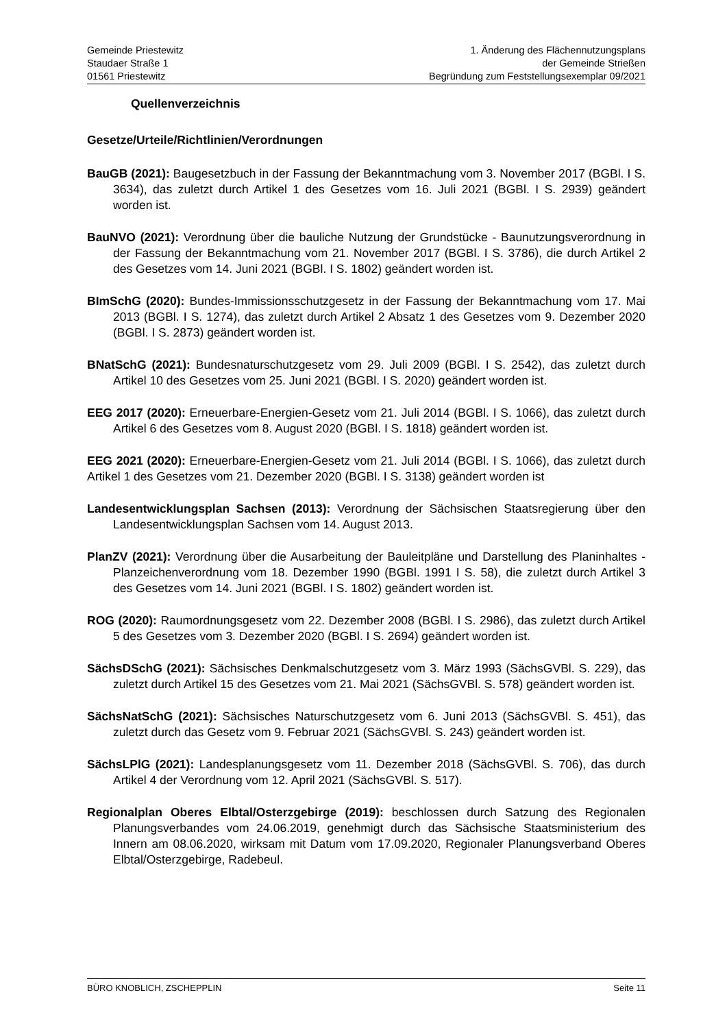Gemeinde Priestewitz
Staudaer Straße 1
01561 Priestewitz
1. Änderung des Flächennutzungsplans
der Gemeinde Strießen
Begründung zum Feststellungsexemplar 09/2021
Quellenverzeichnis
Gesetze/Urteile/Richtlinien/Verordnungen
BauGB (2021): Baugesetzbuch in der Fassung der Bekanntmachung vom 3. November 2017 (BGBl. I S. 3634), das zuletzt durch Artikel 1 des Gesetzes vom 16. Juli 2021 (BGBl. I S. 2939) geändert worden ist.
BauNVO (2021): Verordnung über die bauliche Nutzung der Grundstücke - Baunutzungsverordnung in der Fassung der Bekanntmachung vom 21. November 2017 (BGBl. I S. 3786), die durch Artikel 2 des Gesetzes vom 14. Juni 2021 (BGBl. I S. 1802) geändert worden ist.
BImSchG (2020): Bundes-Immissionsschutzgesetz in der Fassung der Bekanntmachung vom 17. Mai 2013 (BGBl. I S. 1274), das zuletzt durch Artikel 2 Absatz 1 des Gesetzes vom 9. Dezember 2020 (BGBl. I S. 2873) geändert worden ist.
BNatSchG (2021): Bundesnaturschutzgesetz vom 29. Juli 2009 (BGBl. I S. 2542), das zuletzt durch Artikel 10 des Gesetzes vom 25. Juni 2021 (BGBl. I S. 2020) geändert worden ist.
EEG 2017 (2020): Erneuerbare-Energien-Gesetz vom 21. Juli 2014 (BGBl. I S. 1066), das zuletzt durch Artikel 6 des Gesetzes vom 8. August 2020 (BGBl. I S. 1818) geändert worden ist.
EEG 2021 (2020): Erneuerbare-Energien-Gesetz vom 21. Juli 2014 (BGBl. I S. 1066), das zuletzt durch Artikel 1 des Gesetzes vom 21. Dezember 2020 (BGBl. I S. 3138) geändert worden ist
Landesentwicklungsplan Sachsen (2013): Verordnung der Sächsischen Staatsregierung über den Landesentwicklungsplan Sachsen vom 14. August 2013.
PlanZV (2021): Verordnung über die Ausarbeitung der Bauleitpläne und Darstellung des Planinhaltes - Planzeichenverordnung vom 18. Dezember 1990 (BGBl. 1991 I S. 58), die zuletzt durch Artikel 3 des Gesetzes vom 14. Juni 2021 (BGBl. I S. 1802) geändert worden ist.
ROG (2020): Raumordnungsgesetz vom 22. Dezember 2008 (BGBl. I S. 2986), das zuletzt durch Artikel 5 des Gesetzes vom 3. Dezember 2020 (BGBl. I S. 2694) geändert worden ist.
SächsDSchG (2021): Sächsisches Denkmalschutzgesetz vom 3. März 1993 (SächsGVBl. S. 229), das zuletzt durch Artikel 15 des Gesetzes vom 21. Mai 2021 (SächsGVBl. S. 578) geändert worden ist.
SächsNatSchG (2021): Sächsisches Naturschutzgesetz vom 6. Juni 2013 (SächsGVBl. S. 451), das zuletzt durch das Gesetz vom 9. Februar 2021 (SächsGVBl. S. 243) geändert worden ist.
SächsLPlG (2021): Landesplanungsgesetz vom 11. Dezember 2018 (SächsGVBl. S. 706), das durch Artikel 4 der Verordnung vom 12. April 2021 (SächsGVBl. S. 517).
Regionalplan Oberes Elbtal/Osterzgebirge (2019): beschlossen durch Satzung des Regionalen Planungsverbandes vom 24.06.2019, genehmigt durch das Sächsische Staatsministerium des Innern am 08.06.2020, wirksam mit Datum vom 17.09.2020, Regionaler Planungsverband Oberes Elbtal/Osterzgebirge, Radebeul.
BÜRO KNOBLICH, ZSCHEPPLIN Seite 11